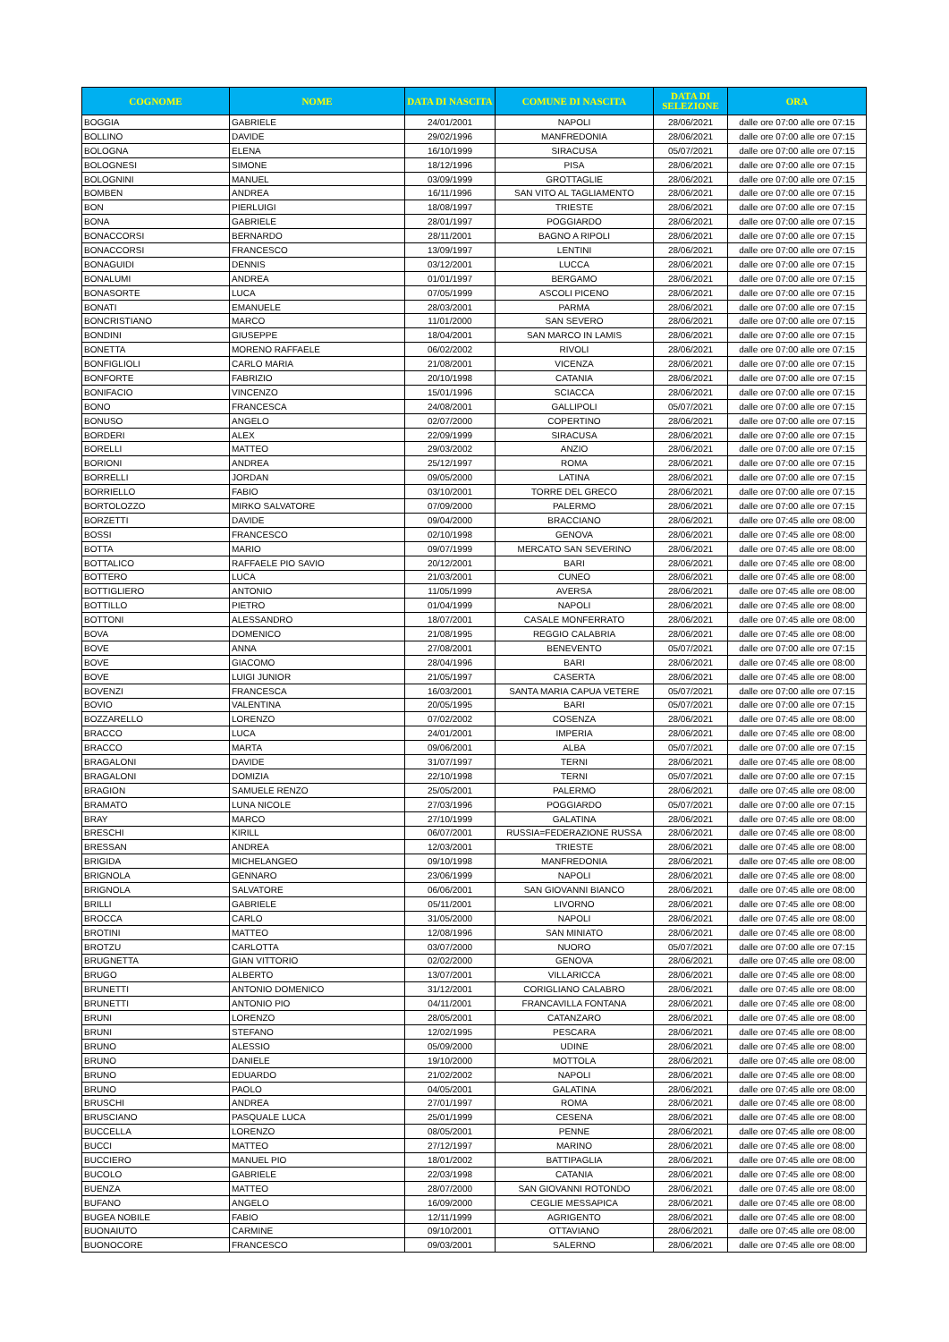| COGNOME | NOME | DATA DI NASCITA | COMUNE DI NASCITA | DATA DI SELEZIONE | ORA |
| --- | --- | --- | --- | --- | --- |
| BOGGIA | GABRIELE | 24/01/2001 | NAPOLI | 28/06/2021 | dalle ore 07:00 alle ore 07:15 |
| BOLLINO | DAVIDE | 29/02/1996 | MANFREDONIA | 28/06/2021 | dalle ore 07:00 alle ore 07:15 |
| BOLOGNA | ELENA | 16/10/1999 | SIRACUSA | 05/07/2021 | dalle ore 07:00 alle ore 07:15 |
| BOLOGNESI | SIMONE | 18/12/1996 | PISA | 28/06/2021 | dalle ore 07:00 alle ore 07:15 |
| BOLOGNINI | MANUEL | 03/09/1999 | GROTTAGLIE | 28/06/2021 | dalle ore 07:00 alle ore 07:15 |
| BOMBEN | ANDREA | 16/11/1996 | SAN VITO AL TAGLIAMENTO | 28/06/2021 | dalle ore 07:00 alle ore 07:15 |
| BON | PIERLUIGI | 18/08/1997 | TRIESTE | 28/06/2021 | dalle ore 07:00 alle ore 07:15 |
| BONA | GABRIELE | 28/01/1997 | POGGIARDO | 28/06/2021 | dalle ore 07:00 alle ore 07:15 |
| BONACCORSI | BERNARDO | 28/11/2001 | BAGNO A RIPOLI | 28/06/2021 | dalle ore 07:00 alle ore 07:15 |
| BONACCORSI | FRANCESCO | 13/09/1997 | LENTINI | 28/06/2021 | dalle ore 07:00 alle ore 07:15 |
| BONAGUIDI | DENNIS | 03/12/2001 | LUCCA | 28/06/2021 | dalle ore 07:00 alle ore 07:15 |
| BONALUMI | ANDREA | 01/01/1997 | BERGAMO | 28/06/2021 | dalle ore 07:00 alle ore 07:15 |
| BONASORTE | LUCA | 07/05/1999 | ASCOLI PICENO | 28/06/2021 | dalle ore 07:00 alle ore 07:15 |
| BONATI | EMANUELE | 28/03/2001 | PARMA | 28/06/2021 | dalle ore 07:00 alle ore 07:15 |
| BONCRISTIANO | MARCO | 11/01/2000 | SAN SEVERO | 28/06/2021 | dalle ore 07:00 alle ore 07:15 |
| BONDINI | GIUSEPPE | 18/04/2001 | SAN MARCO IN LAMIS | 28/06/2021 | dalle ore 07:00 alle ore 07:15 |
| BONETTA | MORENO RAFFAELE | 06/02/2002 | RIVOLI | 28/06/2021 | dalle ore 07:00 alle ore 07:15 |
| BONFIGLIOLI | CARLO MARIA | 21/08/2001 | VICENZA | 28/06/2021 | dalle ore 07:00 alle ore 07:15 |
| BONFORTE | FABRIZIO | 20/10/1998 | CATANIA | 28/06/2021 | dalle ore 07:00 alle ore 07:15 |
| BONIFACIO | VINCENZO | 15/01/1996 | SCIACCA | 28/06/2021 | dalle ore 07:00 alle ore 07:15 |
| BONO | FRANCESCA | 24/08/2001 | GALLIPOLI | 05/07/2021 | dalle ore 07:00 alle ore 07:15 |
| BONUSO | ANGELO | 02/07/2000 | COPERTINO | 28/06/2021 | dalle ore 07:00 alle ore 07:15 |
| BORDERI | ALEX | 22/09/1999 | SIRACUSA | 28/06/2021 | dalle ore 07:00 alle ore 07:15 |
| BORELLI | MATTEO | 29/03/2002 | ANZIO | 28/06/2021 | dalle ore 07:00 alle ore 07:15 |
| BORIONI | ANDREA | 25/12/1997 | ROMA | 28/06/2021 | dalle ore 07:00 alle ore 07:15 |
| BORRELLI | JORDAN | 09/05/2000 | LATINA | 28/06/2021 | dalle ore 07:00 alle ore 07:15 |
| BORRIELLO | FABIO | 03/10/2001 | TORRE DEL GRECO | 28/06/2021 | dalle ore 07:00 alle ore 07:15 |
| BORTOLOZZO | MIRKO SALVATORE | 07/09/2000 | PALERMO | 28/06/2021 | dalle ore 07:00 alle ore 07:15 |
| BORZETTI | DAVIDE | 09/04/2000 | BRACCIANO | 28/06/2021 | dalle ore 07:45 alle ore 08:00 |
| BOSSI | FRANCESCO | 02/10/1998 | GENOVA | 28/06/2021 | dalle ore 07:45 alle ore 08:00 |
| BOTTA | MARIO | 09/07/1999 | MERCATO SAN SEVERINO | 28/06/2021 | dalle ore 07:45 alle ore 08:00 |
| BOTTALICO | RAFFAELE PIO SAVIO | 20/12/2001 | BARI | 28/06/2021 | dalle ore 07:45 alle ore 08:00 |
| BOTTERO | LUCA | 21/03/2001 | CUNEO | 28/06/2021 | dalle ore 07:45 alle ore 08:00 |
| BOTTIGLIERO | ANTONIO | 11/05/1999 | AVERSA | 28/06/2021 | dalle ore 07:45 alle ore 08:00 |
| BOTTILLO | PIETRO | 01/04/1999 | NAPOLI | 28/06/2021 | dalle ore 07:45 alle ore 08:00 |
| BOTTONI | ALESSANDRO | 18/07/2001 | CASALE MONFERRATO | 28/06/2021 | dalle ore 07:45 alle ore 08:00 |
| BOVA | DOMENICO | 21/08/1995 | REGGIO CALABRIA | 28/06/2021 | dalle ore 07:45 alle ore 08:00 |
| BOVE | ANNA | 27/08/2001 | BENEVENTO | 05/07/2021 | dalle ore 07:00 alle ore 07:15 |
| BOVE | GIACOMO | 28/04/1996 | BARI | 28/06/2021 | dalle ore 07:45 alle ore 08:00 |
| BOVE | LUIGI JUNIOR | 21/05/1997 | CASERTA | 28/06/2021 | dalle ore 07:45 alle ore 08:00 |
| BOVENZI | FRANCESCA | 16/03/2001 | SANTA MARIA CAPUA VETERE | 05/07/2021 | dalle ore 07:00 alle ore 07:15 |
| BOVIO | VALENTINA | 20/05/1995 | BARI | 05/07/2021 | dalle ore 07:00 alle ore 07:15 |
| BOZZARELLO | LORENZO | 07/02/2002 | COSENZA | 28/06/2021 | dalle ore 07:45 alle ore 08:00 |
| BRACCO | LUCA | 24/01/2001 | IMPERIA | 28/06/2021 | dalle ore 07:45 alle ore 08:00 |
| BRACCO | MARTA | 09/06/2001 | ALBA | 05/07/2021 | dalle ore 07:00 alle ore 07:15 |
| BRAGALONI | DAVIDE | 31/07/1997 | TERNI | 28/06/2021 | dalle ore 07:45 alle ore 08:00 |
| BRAGALONI | DOMIZIA | 22/10/1998 | TERNI | 05/07/2021 | dalle ore 07:00 alle ore 07:15 |
| BRAGION | SAMUELE RENZO | 25/05/2001 | PALERMO | 28/06/2021 | dalle ore 07:45 alle ore 08:00 |
| BRAMATO | LUNA NICOLE | 27/03/1996 | POGGIARDO | 05/07/2021 | dalle ore 07:00 alle ore 07:15 |
| BRAY | MARCO | 27/10/1999 | GALATINA | 28/06/2021 | dalle ore 07:45 alle ore 08:00 |
| BRESCHI | KIRILL | 06/07/2001 | RUSSIA=FEDERAZIONE RUSSA | 28/06/2021 | dalle ore 07:45 alle ore 08:00 |
| BRESSAN | ANDREA | 12/03/2001 | TRIESTE | 28/06/2021 | dalle ore 07:45 alle ore 08:00 |
| BRIGIDA | MICHELANGEO | 09/10/1998 | MANFREDONIA | 28/06/2021 | dalle ore 07:45 alle ore 08:00 |
| BRIGNOLA | GENNARO | 23/06/1999 | NAPOLI | 28/06/2021 | dalle ore 07:45 alle ore 08:00 |
| BRIGNOLA | SALVATORE | 06/06/2001 | SAN GIOVANNI BIANCO | 28/06/2021 | dalle ore 07:45 alle ore 08:00 |
| BRILLI | GABRIELE | 05/11/2001 | LIVORNO | 28/06/2021 | dalle ore 07:45 alle ore 08:00 |
| BROCCA | CARLO | 31/05/2000 | NAPOLI | 28/06/2021 | dalle ore 07:45 alle ore 08:00 |
| BROTINI | MATTEO | 12/08/1996 | SAN MINIATO | 28/06/2021 | dalle ore 07:45 alle ore 08:00 |
| BROTZU | CARLOTTA | 03/07/2000 | NUORO | 05/07/2021 | dalle ore 07:00 alle ore 07:15 |
| BRUGNETTA | GIAN VITTORIO | 02/02/2000 | GENOVA | 28/06/2021 | dalle ore 07:45 alle ore 08:00 |
| BRUGO | ALBERTO | 13/07/2001 | VILLARICCA | 28/06/2021 | dalle ore 07:45 alle ore 08:00 |
| BRUNETTI | ANTONIO DOMENICO | 31/12/2001 | CORIGLIANO CALABRO | 28/06/2021 | dalle ore 07:45 alle ore 08:00 |
| BRUNETTI | ANTONIO PIO | 04/11/2001 | FRANCAVILLA FONTANA | 28/06/2021 | dalle ore 07:45 alle ore 08:00 |
| BRUNI | LORENZO | 28/05/2001 | CATANZARO | 28/06/2021 | dalle ore 07:45 alle ore 08:00 |
| BRUNI | STEFANO | 12/02/1995 | PESCARA | 28/06/2021 | dalle ore 07:45 alle ore 08:00 |
| BRUNO | ALESSIO | 05/09/2000 | UDINE | 28/06/2021 | dalle ore 07:45 alle ore 08:00 |
| BRUNO | DANIELE | 19/10/2000 | MOTTOLA | 28/06/2021 | dalle ore 07:45 alle ore 08:00 |
| BRUNO | EDUARDO | 21/02/2002 | NAPOLI | 28/06/2021 | dalle ore 07:45 alle ore 08:00 |
| BRUNO | PAOLO | 04/05/2001 | GALATINA | 28/06/2021 | dalle ore 07:45 alle ore 08:00 |
| BRUSCHI | ANDREA | 27/01/1997 | ROMA | 28/06/2021 | dalle ore 07:45 alle ore 08:00 |
| BRUSCIANO | PASQUALE LUCA | 25/01/1999 | CESENA | 28/06/2021 | dalle ore 07:45 alle ore 08:00 |
| BUCCELLA | LORENZO | 08/05/2001 | PENNE | 28/06/2021 | dalle ore 07:45 alle ore 08:00 |
| BUCCI | MATTEO | 27/12/1997 | MARINO | 28/06/2021 | dalle ore 07:45 alle ore 08:00 |
| BUCCIERO | MANUEL PIO | 18/01/2002 | BATTIPAGLIA | 28/06/2021 | dalle ore 07:45 alle ore 08:00 |
| BUCOLO | GABRIELE | 22/03/1998 | CATANIA | 28/06/2021 | dalle ore 07:45 alle ore 08:00 |
| BUENZA | MATTEO | 28/07/2000 | SAN GIOVANNI ROTONDO | 28/06/2021 | dalle ore 07:45 alle ore 08:00 |
| BUFANO | ANGELO | 16/09/2000 | CEGLIE MESSAPICA | 28/06/2021 | dalle ore 07:45 alle ore 08:00 |
| BUGEA NOBILE | FABIO | 12/11/1999 | AGRIGENTO | 28/06/2021 | dalle ore 07:45 alle ore 08:00 |
| BUONAIUTO | CARMINE | 09/10/2001 | OTTAVIANO | 28/06/2021 | dalle ore 07:45 alle ore 08:00 |
| BUONOCORE | FRANCESCO | 09/03/2001 | SALERNO | 28/06/2021 | dalle ore 07:45 alle ore 08:00 |